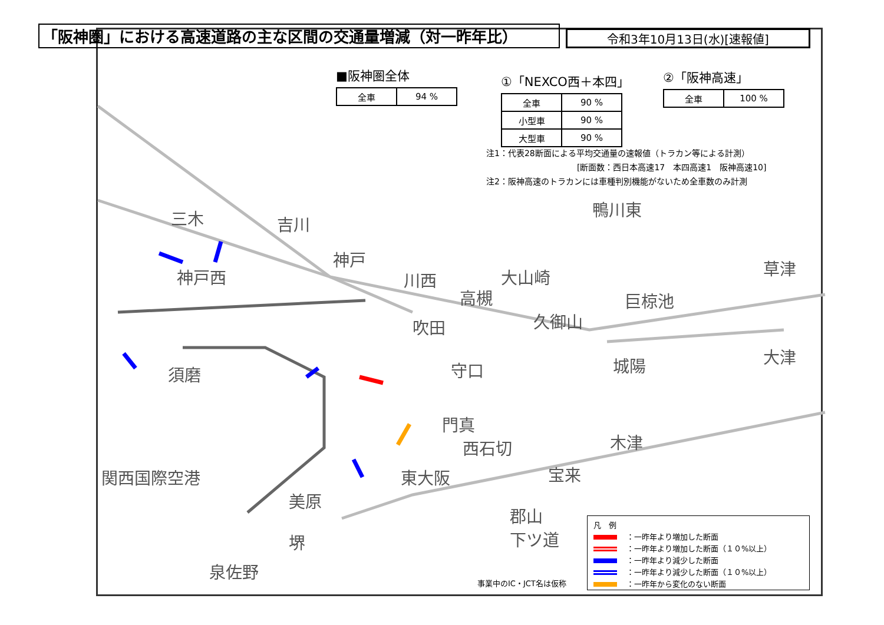「阪神圏」における高速道路の主な区間の交通量増減（対一昨年比） 令和3年10月13日(水)[速報値]
■阪神圏全体
| 全車 | 94 % |
①「NEXCO西＋本四」
| 全車 | 90 % |
| 小型車 | 90 % |
| 大型車 | 90 % |
②「阪神高速」
| 全車 | 100 % |
注1：代表28断面による平均交通量の速報値（トラカン等による計測）
　　　　　　　　　　　[断面数：西日本高速17　本四高速1　阪神高速10]
注2：阪神高速のトラカンには車種判別機能がないため全車数のみ計測
三木 吉川
神戸
神戸西 川西
高槻
大山崎
鴨川東
巨椋池
草津
吹田 久御山
須磨 守口 城陽 大津
門真
西石切 木津
東大阪 宝来
関西国際空港
美原
郡山
下ツ道
堺
泉佐野
事業中のIC・JCT名は仮称
凡　例
：一昨年より増加した断面
：一昨年より増加した断面（１０%以上）
：一昨年より減少した断面
：一昨年より減少した断面（１０%以上）
：一昨年から変化のない断面